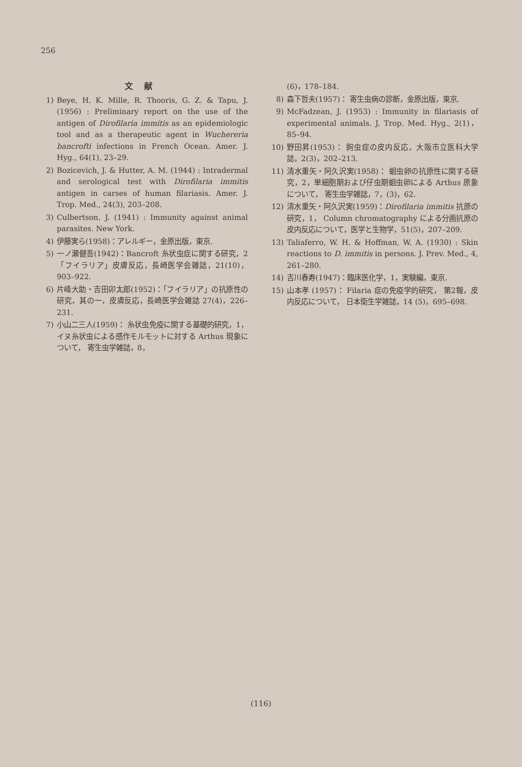256
文 献
1) Beye, H. K. Mille, R. Thooris, G. Z. & Tapu, J. (1956) : Preliminary report on the use of the antigen of Dirofilaria immitis as an epidemiologic tool and as a therapeutic agent in Wuchereria bancrofti infections in French Ocean. Amer. J. Hyg., 64(1), 23–29.
2) Bozicevich, J. & Hutter, A. M. (1944) : Intradermal and serological test with Dirofilaria immitis antigen in carses of human filariasis. Amer. J. Trop. Med., 24(3), 203–208.
3) Culbertson, J. (1941) : Immunity against animal parasites. New York.
4) 伊藤実ら(1958)：アレルギー，金原出版，東京.
5) 一ノ瀬健吾(1942)：Bancroft 糸状虫症に関する研究，2「フイラリア」皮膚反応，長崎医学会雑誌，21(10)，903–922.
6) 片峰大助・吉田卯太郎(1952)：「フイラリア」の抗原性の研究，其の一，皮膚反応，長崎医学会雑誌 27(4)，226–231.
7) 小山二三人(1959)： 糸状虫免疫に関する基礎的研究，1，イヌ糸状虫による感作モルモットに対する Arthus 現象について， 寄生虫学雑誌，8，
(6)，178–184.
8) 森下哲夫(1957)： 寄生虫病の診断，金原出版，東京.
9) McFadzean, J. (1953) : Immunity in filariasis of experimental animals. J. Trop. Med. Hyg., 2(1)，85–94.
10) 野田昇(1953)： 鉤虫症の皮内反応，大阪市立医科大学誌，2(3)，202–213.
11) 清水重矢・阿久沢実(1958)： 蛔虫卵の抗原性に関する研究，2，単細胞期および仔虫期蛔虫卵による Arthus 原象について， 寄生虫学雑誌，7，(3)，62.
12) 清水重矢・阿久沢実(1959)：Dirofilaria immitis 抗原の研究，1， Column chromatography による分画抗原の皮内反応について，医学と生物学，51(5)，207–209.
13) Taliaferro, W. H. & Hoffman, W. A. (1930) : Skin reactions to D. immitis in persons. J. Prev. Med., 4, 261–280.
14) 吉川春寿(1947)：臨床医化学，1，実験編，東京.
15) 山本孝 (1957)： Filaria 症の免疫学的研究， 第2報，皮内反応について， 日本衛生学雑誌，14 (5)，695–698.
(116)